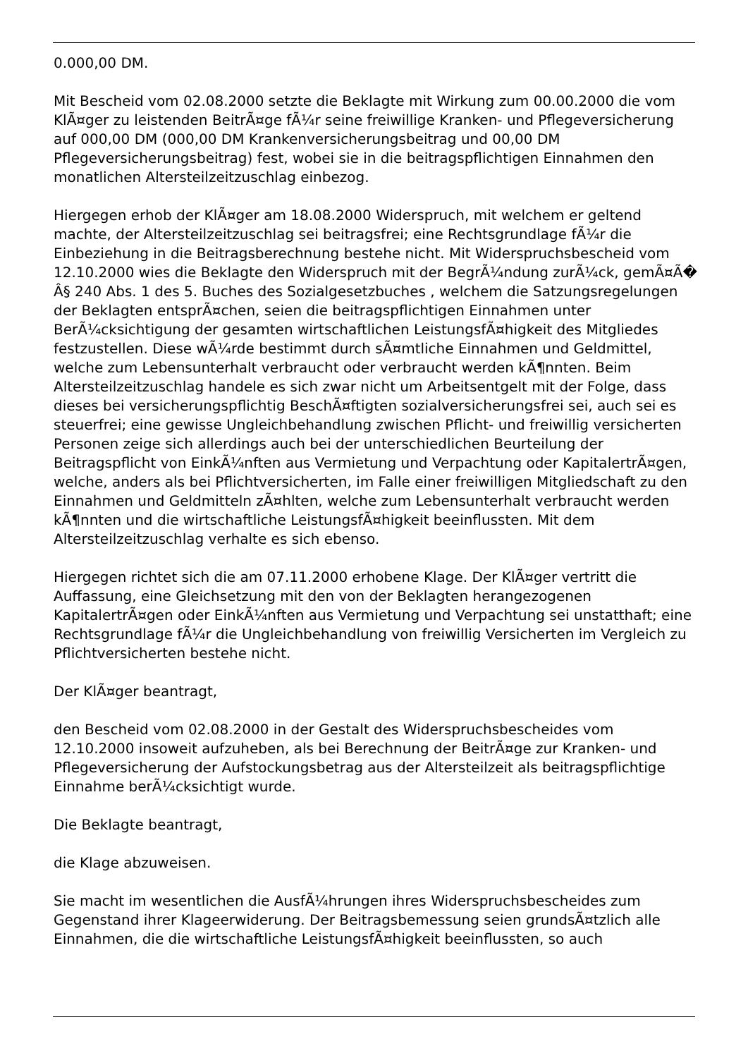0.000,00 DM.
Mit Bescheid vom 02.08.2000 setzte die Beklagte mit Wirkung zum 00.00.2000 die vom KlÃ¤ger zu leistenden BeitrÃ¤ge fÃ¼r seine freiwillige Kranken- und Pflegeversicherung auf 000,00 DM (000,00 DM Krankenversicherungsbeitrag und 00,00 DM Pflegeversicherungsbeitrag) fest, wobei sie in die beitragspflichtigen Einnahmen den monatlichen Altersteilzeitzuschlag einbezog.
Hiergegen erhob der KlÃ¤ger am 18.08.2000 Widerspruch, mit welchem er geltend machte, der Altersteilzeitzuschlag sei beitragsfrei; eine Rechtsgrundlage fÃ¼r die Einbeziehung in die Beitragsberechnung bestehe nicht. Mit Widerspruchsbescheid vom 12.10.2000 wies die Beklagte den Widerspruch mit der BegrÃ¼ndung zurÃ¼ck, gemÃ¤Ã� Â§ 240 Abs. 1 des 5. Buches des Sozialgesetzbuches , welchem die Satzungsregelungen der Beklagten entsprÃ¤chen, seien die beitragspflichtigen Einnahmen unter BerÃ¼cksichtigung der gesamten wirtschaftlichen LeistungsfÃ¤higkeit des Mitgliedes festzustellen. Diese wÃ¼rde bestimmt durch sÃ¤mtliche Einnahmen und Geldmittel, welche zum Lebensunterhalt verbraucht oder verbraucht werden kÃ¶nnten. Beim Altersteilzeitzuschlag handele es sich zwar nicht um Arbeitsentgelt mit der Folge, dass dieses bei versicherungspflichtig BeschÃ¤ftigten sozialversicherungsfrei sei, auch sei es steuerfrei; eine gewisse Ungleichbehandlung zwischen Pflicht- und freiwillig versicherten Personen zeige sich allerdings auch bei der unterschiedlichen Beurteilung der Beitragspflicht von EinkÃ¼nften aus Vermietung und Verpachtung oder KapitalertrÃ¤gen, welche, anders als bei Pflichtversicherten, im Falle einer freiwilligen Mitgliedschaft zu den Einnahmen und Geldmitteln zÃ¤hlten, welche zum Lebensunterhalt verbraucht werden kÃ¶nnten und die wirtschaftliche LeistungsfÃ¤higkeit beeinflussten. Mit dem Altersteilzeitzuschlag verhalte es sich ebenso.
Hiergegen richtet sich die am 07.11.2000 erhobene Klage. Der KlÃ¤ger vertritt die Auffassung, eine Gleichsetzung mit den von der Beklagten herangezogenen KapitalertrÃ¤gen oder EinkÃ¼nften aus Vermietung und Verpachtung sei unstatthaft; eine Rechtsgrundlage fÃ¼r die Ungleichbehandlung von freiwillig Versicherten im Vergleich zu Pflichtversicherten bestehe nicht.
Der KlÃ¤ger beantragt,
den Bescheid vom 02.08.2000 in der Gestalt des Widerspruchsbescheides vom 12.10.2000 insoweit aufzuheben, als bei Berechnung der BeitrÃ¤ge zur Kranken- und Pflegeversicherung der Aufstockungsbetrag aus der Altersteilzeit als beitragspflichtige Einnahme berÃ¼cksichtigt wurde.
Die Beklagte beantragt,
die Klage abzuweisen.
Sie macht im wesentlichen die AusfÃ¼hrungen ihres Widerspruchsbescheides zum Gegenstand ihrer Klageerwiderung. Der Beitragsbemessung seien grundsÃ¤tzlich alle Einnahmen, die die wirtschaftliche LeistungsfÃ¤higkeit beeinflussten, so auch